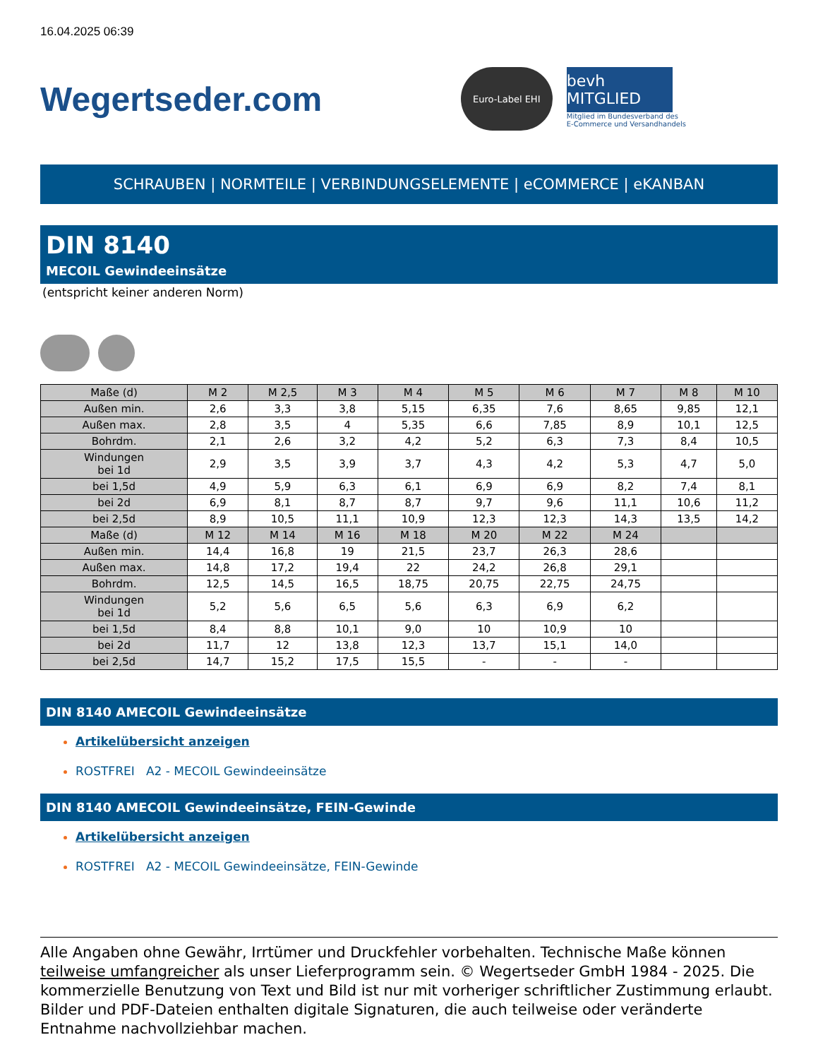16.04.2025 06:39
Wegertseder.com
Euro-Label EHI
bevh MITGLIED
Mitglied im Bundesverband des
E-Commerce und Versandhandels
SCHRAUBEN | NORMTEILE | VERBINDUNGSELEMENTE | eCOMMERCE | eKANBAN
DIN 8140
MECOIL Gewindeeinsätze
(entspricht keiner anderen Norm)
| Maße (d) | M 2 | M 2,5 | M 3 | M 4 | M 5 | M 6 | M 7 | M 8 | M 10 |
| --- | --- | --- | --- | --- | --- | --- | --- | --- | --- |
| Außen min. | 2,6 | 3,3 | 3,8 | 5,15 | 6,35 | 7,6 | 8,65 | 9,85 | 12,1 |
| Außen max. | 2,8 | 3,5 | 4 | 5,35 | 6,6 | 7,85 | 8,9 | 10,1 | 12,5 |
| Bohrdm. | 2,1 | 2,6 | 3,2 | 4,2 | 5,2 | 6,3 | 7,3 | 8,4 | 10,5 |
| Windungen bei 1d | 2,9 | 3,5 | 3,9 | 3,7 | 4,3 | 4,2 | 5,3 | 4,7 | 5,0 |
| bei 1,5d | 4,9 | 5,9 | 6,3 | 6,1 | 6,9 | 6,9 | 8,2 | 7,4 | 8,1 |
| bei 2d | 6,9 | 8,1 | 8,7 | 8,7 | 9,7 | 9,6 | 11,1 | 10,6 | 11,2 |
| bei 2,5d | 8,9 | 10,5 | 11,1 | 10,9 | 12,3 | 12,3 | 14,3 | 13,5 | 14,2 |
| Maße (d) | M 12 | M 14 | M 16 | M 18 | M 20 | M 22 | M 24 | | |
| Außen min. | 14,4 | 16,8 | 19 | 21,5 | 23,7 | 26,3 | 28,6 | | |
| Außen max. | 14,8 | 17,2 | 19,4 | 22 | 24,2 | 26,8 | 29,1 | | |
| Bohrdm. | 12,5 | 14,5 | 16,5 | 18,75 | 20,75 | 22,75 | 24,75 | | |
| Windungen bei 1d | 5,2 | 5,6 | 6,5 | 5,6 | 6,3 | 6,9 | 6,2 | | |
| bei 1,5d | 8,4 | 8,8 | 10,1 | 9,0 | 10 | 10,9 | 10 | | |
| bei 2d | 11,7 | 12 | 13,8 | 12,3 | 13,7 | 15,1 | 14,0 | | |
| bei 2,5d | 14,7 | 15,2 | 17,5 | 15,5 | - | - | - | | |
DIN 8140 AMECOIL Gewindeeinsätze
Artikelübersicht anzeigen
ROSTFREI A2 - MECOIL Gewindeeinsätze
DIN 8140 AMECOIL Gewindeeinsätze, FEIN-Gewinde
Artikelübersicht anzeigen
ROSTFREI A2 - MECOIL Gewindeeinsätze, FEIN-Gewinde
Alle Angaben ohne Gewähr, Irrtümer und Druckfehler vorbehalten. Technische Maße können teilweise umfangreicher als unser Lieferprogramm sein. © Wegertseder GmbH 1984 - 2025. Die kommerzielle Benutzung von Text und Bild ist nur mit vorheriger schriftlicher Zustimmung erlaubt. Bilder und PDF-Dateien enthalten digitale Signaturen, die auch teilweise oder veränderte Entnahme nachvollziehbar machen.